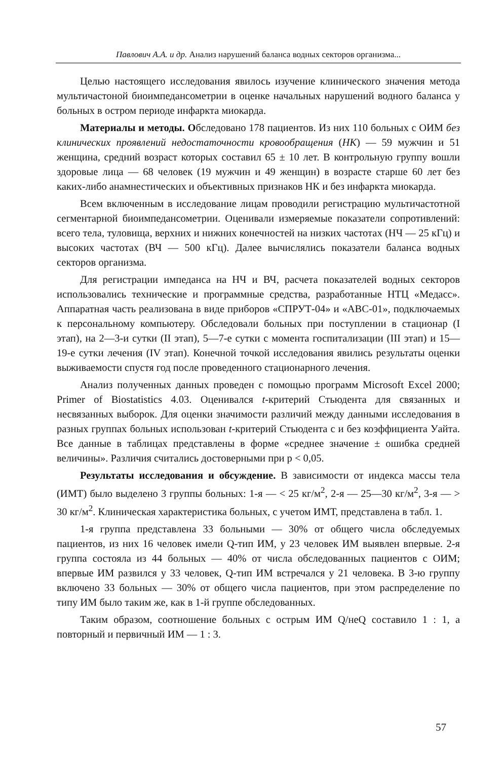Павлович А.А. и др. Анализ нарушений баланса водных секторов организма...
Целью настоящего исследования явилось изучение клинического значения метода мультичастоной биоимпедансометрии в оценке начальных нарушений водного баланса у больных в остром периоде инфаркта миокарда.
Материалы и методы. Обследовано 178 пациентов. Из них 110 больных с ОИМ без клинических проявлений недостаточности кровообращения (НК) — 59 мужчин и 51 женщина, средний возраст которых составил 65 ± 10 лет. В контрольную группу вошли здоровые лица — 68 человек (19 мужчин и 49 женщин) в возрасте старше 60 лет без каких-либо анамнестических и объективных признаков НК и без инфаркта миокарда.
Всем включенным в исследование лицам проводили регистрацию мультичастотной сегментарной биоимпедансометрии. Оценивали измеряемые показатели сопротивлений: всего тела, туловища, верхних и нижних конечностей на низких частотах (НЧ — 25 кГц) и высоких частотах (ВЧ — 500 кГц). Далее вычислялись показатели баланса водных секторов организма.
Для регистрации импеданса на НЧ и ВЧ, расчета показателей водных секторов использовались технические и программные средства, разработанные НТЦ «Медасс». Аппаратная часть реализована в виде приборов «СПРУТ-04» и «АВС-01», подключаемых к персональному компьютеру. Обследовали больных при поступлении в стационар (I этап), на 2—3-и сутки (II этап), 5—7-е сутки с момента госпитализации (III этап) и 15—19-е сутки лечения (IV этап). Конечной точкой исследования явились результаты оценки выживаемости спустя год после проведенного стационарного лечения.
Анализ полученных данных проведен с помощью программ Microsoft Excel 2000; Primer of Biostatistics 4.03. Оценивался t-критерий Стьюдента для связанных и несвязанных выборок. Для оценки значимости различий между данными исследования в разных группах больных использован t-критерий Стьюдента с и без коэффициента Уайта. Все данные в таблицах представлены в форме «среднее значение ± ошибка средней величины». Различия считались достоверными при p < 0,05.
Результаты исследования и обсуждение. В зависимости от индекса массы тела (ИМТ) было выделено 3 группы больных: 1-я — < 25 кг/м<sup>2</sup>, 2-я — 25—30 кг/м<sup>2</sup>, 3-я — > 30 кг/м<sup>2</sup>. Клиническая характеристика больных, с учетом ИМТ, представлена в табл. 1.
1-я группа представлена 33 больными — 30% от общего числа обследуемых пациентов, из них 16 человек имели Q-тип ИМ, у 23 человек ИМ выявлен впервые. 2-я группа состояла из 44 больных — 40% от числа обследованных пациентов с ОИМ; впервые ИМ развился у 33 человек, Q-тип ИМ встречался у 21 человека. В 3-ю группу включено 33 больных — 30% от общего числа пациентов, при этом распределение по типу ИМ было таким же, как в 1-й группе обследованных.
Таким образом, соотношение больных с острым ИМ Q/неQ составило 1 : 1, а повторный и первичный ИМ — 1 : 3.
57